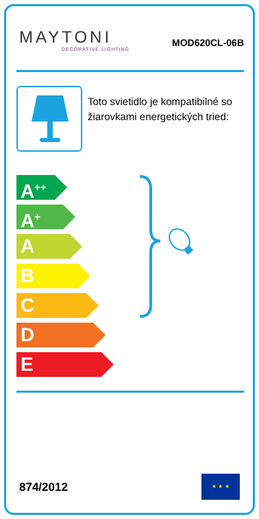MAYTONI
DECORATIVE LIGHTING
MOD620CL-06B
Toto svietidlo je kompatibilné so žiarovkami energetických tried:
A<sup>++</sup>
A<sup>+</sup>
A
B
C
D
E
874/2012
★ ★ ★